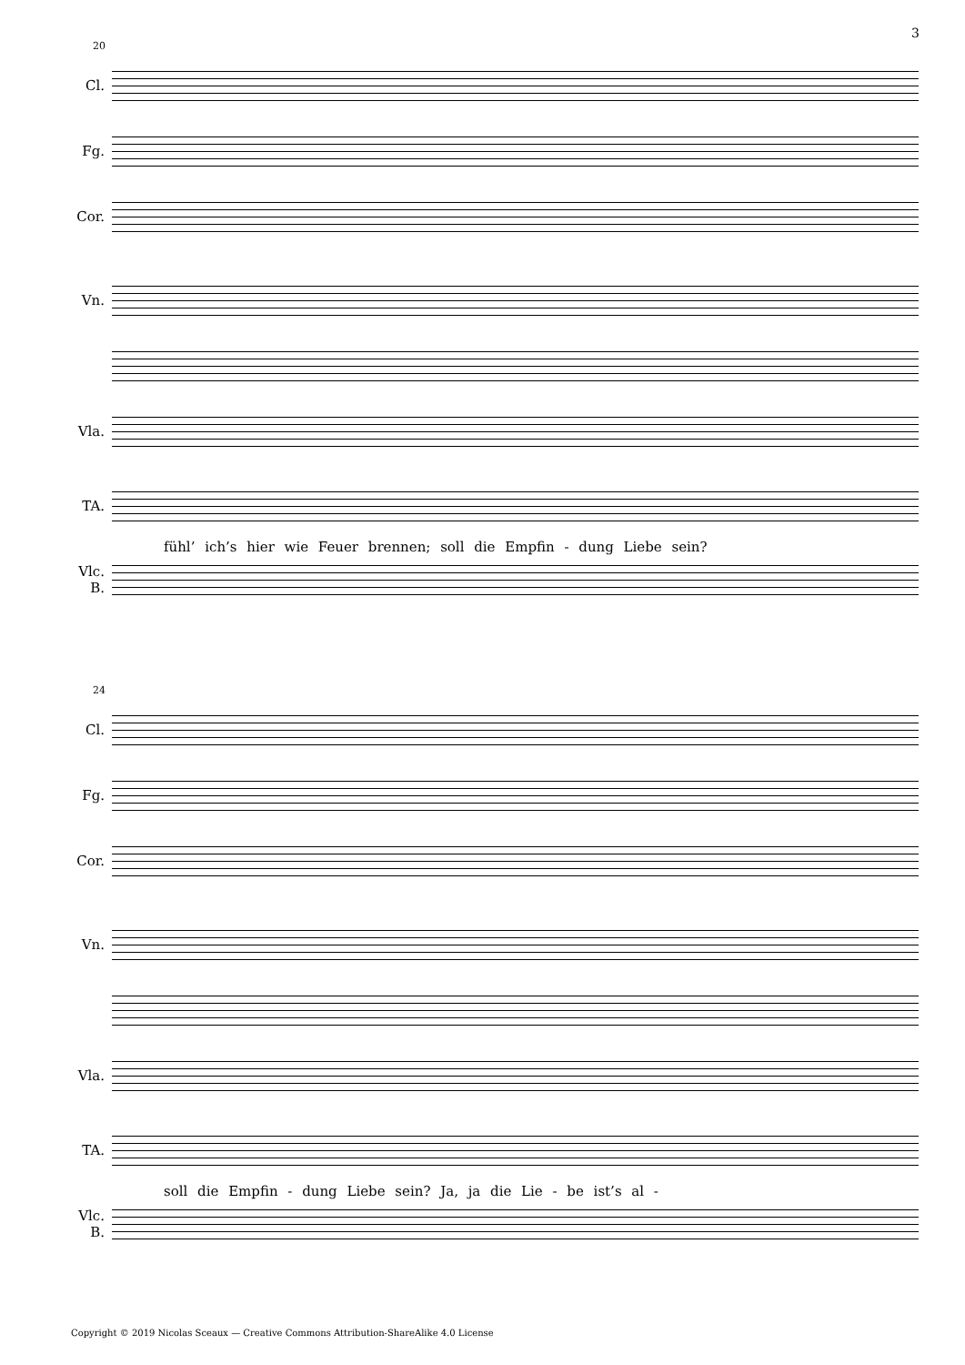3
20
Cl.
Fg.
Cor.
Vn.
Vla.
TA.
fühl’ ich’s hier wie Feuer brennen; soll die Empfin - dung Liebe sein?
Vlc.
B.
24
Cl.
Fg.
Cor.
Vn.
Vla.
TA.
soll die Empfin - dung Liebe sein? Ja, ja die Lie - be ist’s al -
Vlc.
B.
Copyright © 2019 Nicolas Sceaux — Creative Commons Attribution-ShareAlike 4.0 License